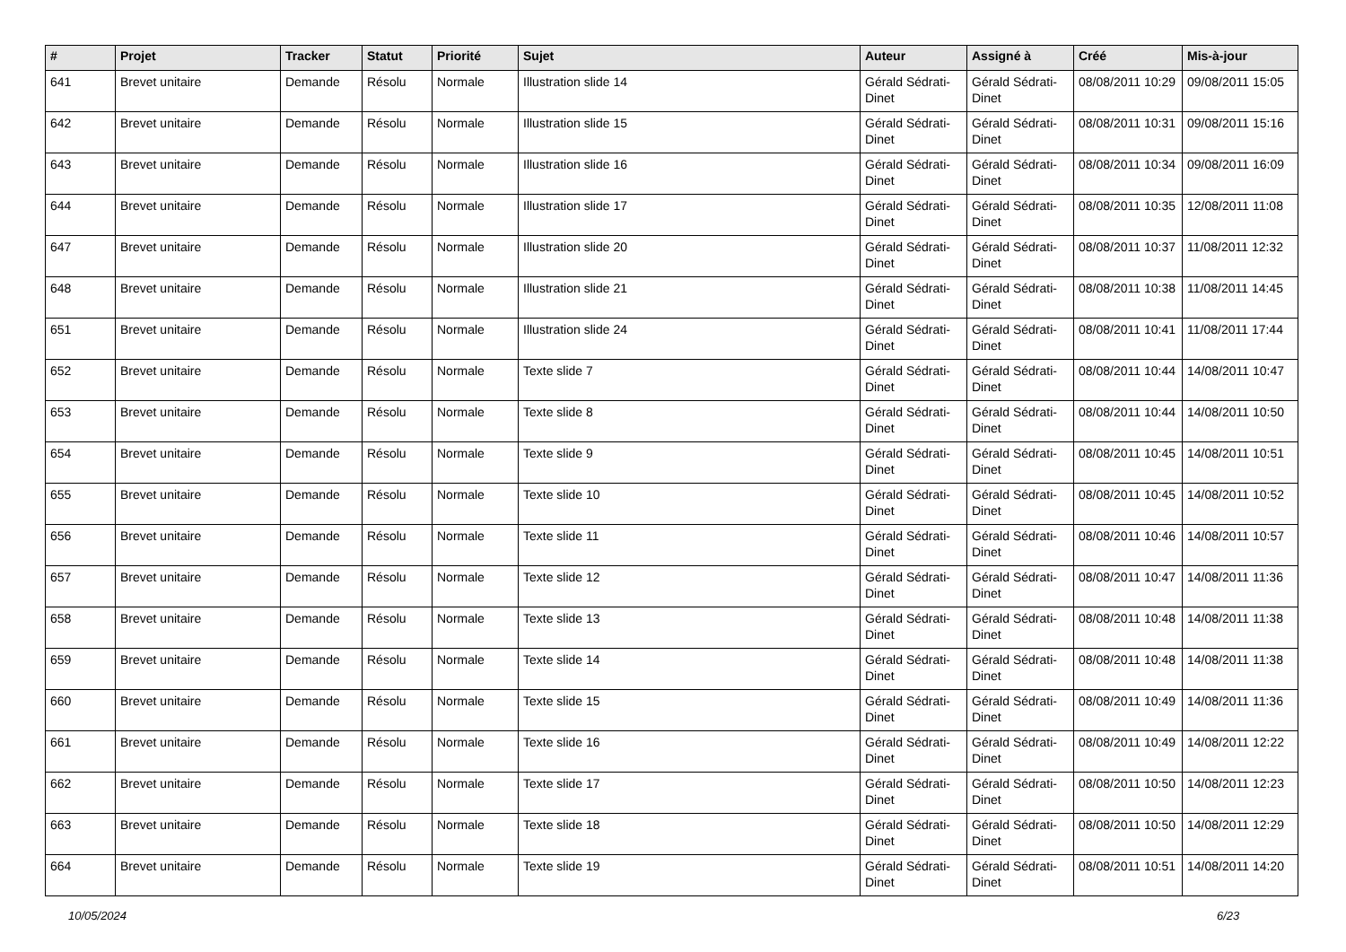| # | Projet | Tracker | Statut | Priorité | Sujet | Auteur | Assigné à | Créé | Mis-à-jour |
| --- | --- | --- | --- | --- | --- | --- | --- | --- | --- |
| 641 | Brevet unitaire | Demande | Résolu | Normale | Illustration slide 14 | Gérald Sédrati-Dinet | Gérald Sédrati-Dinet | 08/08/2011 10:29 | 09/08/2011 15:05 |
| 642 | Brevet unitaire | Demande | Résolu | Normale | Illustration slide 15 | Gérald Sédrati-Dinet | Gérald Sédrati-Dinet | 08/08/2011 10:31 | 09/08/2011 15:16 |
| 643 | Brevet unitaire | Demande | Résolu | Normale | Illustration slide 16 | Gérald Sédrati-Dinet | Gérald Sédrati-Dinet | 08/08/2011 10:34 | 09/08/2011 16:09 |
| 644 | Brevet unitaire | Demande | Résolu | Normale | Illustration slide 17 | Gérald Sédrati-Dinet | Gérald Sédrati-Dinet | 08/08/2011 10:35 | 12/08/2011 11:08 |
| 647 | Brevet unitaire | Demande | Résolu | Normale | Illustration slide 20 | Gérald Sédrati-Dinet | Gérald Sédrati-Dinet | 08/08/2011 10:37 | 11/08/2011 12:32 |
| 648 | Brevet unitaire | Demande | Résolu | Normale | Illustration slide 21 | Gérald Sédrati-Dinet | Gérald Sédrati-Dinet | 08/08/2011 10:38 | 11/08/2011 14:45 |
| 651 | Brevet unitaire | Demande | Résolu | Normale | Illustration slide 24 | Gérald Sédrati-Dinet | Gérald Sédrati-Dinet | 08/08/2011 10:41 | 11/08/2011 17:44 |
| 652 | Brevet unitaire | Demande | Résolu | Normale | Texte slide 7 | Gérald Sédrati-Dinet | Gérald Sédrati-Dinet | 08/08/2011 10:44 | 14/08/2011 10:47 |
| 653 | Brevet unitaire | Demande | Résolu | Normale | Texte slide 8 | Gérald Sédrati-Dinet | Gérald Sédrati-Dinet | 08/08/2011 10:44 | 14/08/2011 10:50 |
| 654 | Brevet unitaire | Demande | Résolu | Normale | Texte slide 9 | Gérald Sédrati-Dinet | Gérald Sédrati-Dinet | 08/08/2011 10:45 | 14/08/2011 10:51 |
| 655 | Brevet unitaire | Demande | Résolu | Normale | Texte slide 10 | Gérald Sédrati-Dinet | Gérald Sédrati-Dinet | 08/08/2011 10:45 | 14/08/2011 10:52 |
| 656 | Brevet unitaire | Demande | Résolu | Normale | Texte slide 11 | Gérald Sédrati-Dinet | Gérald Sédrati-Dinet | 08/08/2011 10:46 | 14/08/2011 10:57 |
| 657 | Brevet unitaire | Demande | Résolu | Normale | Texte slide 12 | Gérald Sédrati-Dinet | Gérald Sédrati-Dinet | 08/08/2011 10:47 | 14/08/2011 11:36 |
| 658 | Brevet unitaire | Demande | Résolu | Normale | Texte slide 13 | Gérald Sédrati-Dinet | Gérald Sédrati-Dinet | 08/08/2011 10:48 | 14/08/2011 11:38 |
| 659 | Brevet unitaire | Demande | Résolu | Normale | Texte slide 14 | Gérald Sédrati-Dinet | Gérald Sédrati-Dinet | 08/08/2011 10:48 | 14/08/2011 11:38 |
| 660 | Brevet unitaire | Demande | Résolu | Normale | Texte slide 15 | Gérald Sédrati-Dinet | Gérald Sédrati-Dinet | 08/08/2011 10:49 | 14/08/2011 11:36 |
| 661 | Brevet unitaire | Demande | Résolu | Normale | Texte slide 16 | Gérald Sédrati-Dinet | Gérald Sédrati-Dinet | 08/08/2011 10:49 | 14/08/2011 12:22 |
| 662 | Brevet unitaire | Demande | Résolu | Normale | Texte slide 17 | Gérald Sédrati-Dinet | Gérald Sédrati-Dinet | 08/08/2011 10:50 | 14/08/2011 12:23 |
| 663 | Brevet unitaire | Demande | Résolu | Normale | Texte slide 18 | Gérald Sédrati-Dinet | Gérald Sédrati-Dinet | 08/08/2011 10:50 | 14/08/2011 12:29 |
| 664 | Brevet unitaire | Demande | Résolu | Normale | Texte slide 19 | Gérald Sédrati-Dinet | Gérald Sédrati-Dinet | 08/08/2011 10:51 | 14/08/2011 14:20 |
10/05/2024 6/23